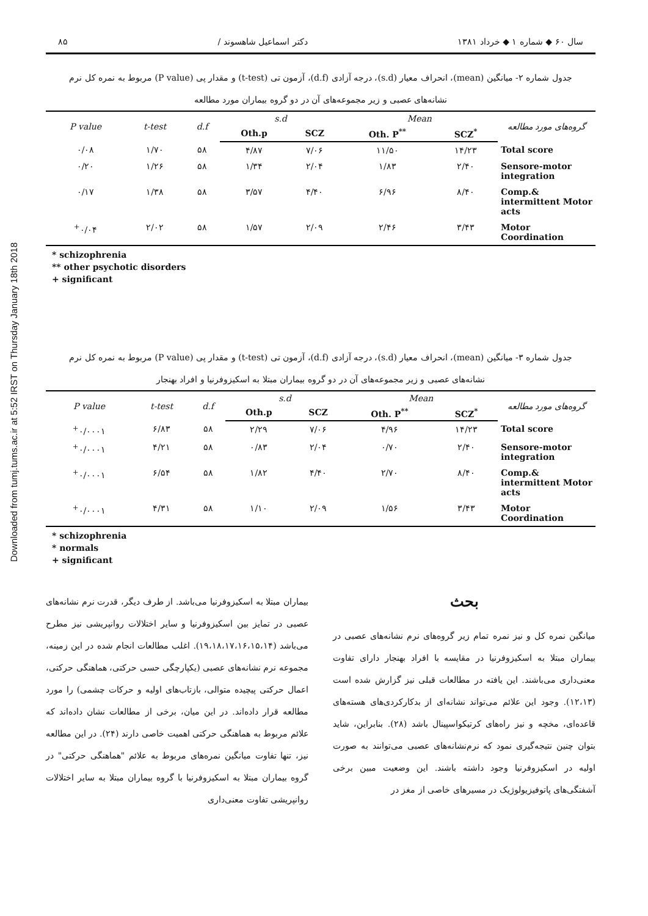Downloaded from tumj.tums.ac.ir at 5:52 IRST on Thursday January 18th 2018
سال ۶۰ ◆ شماره ۱ ◆ خرداد ۱۳۸۱ دکتر اسماعیل شاهسوند / ۸۵
جدول شماره ۲- میانگین (mean)، انحراف معیار (s.d)، درجه آزادی (d.f)، آزمون تی (t-test) و مقدار پی (P value) مربوط به نمره کل نرم
نشانه‌های عصبی و زیر مجموعه‌های آن در دو گروه بیماران مورد مطالعه
| P value | t-test | d.f | s.d | | Mean | | گروه‌های مورد مطالعه |
| --- | --- | --- | --- | --- | --- | --- | --- |
| | | | Oth.p | SCZ | Oth. P<sup>**</sup> | SCZ<sup>*</sup> | |
| ۰/۰۸ | ۱/۷۰ | ۵۸ | ۴/۸۷ | ۷/۰۶ | ۱۱/۵۰ | ۱۴/۲۳ | Total score |
| ۰/۲۰ | ۱/۲۶ | ۵۸ | ۱/۳۴ | ۲/۰۴ | ۱/۸۳ | ۲/۴۰ | Sensore-motor integration |
| ۰/۱۷ | ۱/۳۸ | ۵۸ | ۳/۵۷ | ۴/۴۰ | ۶/۹۶ | ۸/۴۰ | Comp.& intermittent Motor acts |
| <sup>+</sup>۰/۰۴ | ۲/۰۲ | ۵۸ | ۱/۵۷ | ۲/۰۹ | ۲/۴۶ | ۳/۴۳ | Motor Coordination |
* schizophrenia
** other psychotic disorders
+ significant
جدول شماره ۳- میانگین (mean)، انحراف معیار (s.d)، درجه آزادی (d.f)، آزمون تی (t-test) و مقدار پی (P value) مربوط به نمره کل نرم
نشانه‌های عصبی و زیر مجموعه‌های آن در دو گروه بیماران مبتلا به اسکیزوفرنیا و افراد بهنجار
| P value | t-test | d.f | s.d | | Mean | | گروه‌های مورد مطالعه |
| --- | --- | --- | --- | --- | --- | --- | --- |
| | | | Oth.p | SCZ | Oth. P<sup>**</sup> | SCZ<sup>*</sup> | |
| <sup>+</sup>۰/۰۰۰۱ | ۶/۸۳ | ۵۸ | ۲/۲۹ | ۷/۰۶ | ۴/۹۶ | ۱۴/۲۳ | Total score |
| <sup>+</sup>۰/۰۰۰۱ | ۴/۲۱ | ۵۸ | ۰/۸۳ | ۲/۰۴ | ۰/۷۰ | ۲/۴۰ | Sensore-motor integration |
| <sup>+</sup>۰/۰۰۰۱ | ۶/۵۴ | ۵۸ | ۱/۸۲ | ۴/۴۰ | ۲/۷۰ | ۸/۴۰ | Comp.& intermittent Motor acts |
| <sup>+</sup>۰/۰۰۰۱ | ۴/۳۱ | ۵۸ | ۱/۱۰ | ۲/۰۹ | ۱/۵۶ | ۳/۴۳ | Motor Coordination |
* schizophrenia
* normals
+ significant
بحث
میانگین نمره کل و نیز نمره تمام زیر گروه‌های نرم نشانه‌های عصبی در بیماران مبتلا به اسکیزوفرنیا در مقایسه با افراد بهنجار دارای تفاوت معنی‌داری می‌باشند. این یافته در مطالعات قبلی نیز گزارش شده است (۱۲،۱۳). وجود این علائم می‌تواند نشانه‌ای از بدکارکردی‌های هسته‌های قاعده‌ای، مخچه و نیز راه‌های کرتیکواسپینال باشد (۲۸). بنابراین، شاید بتوان چنین نتیجه‌گیری نمود که نرم‌نشانه‌های عصبی می‌توانند به صورت اولیه در اسکیزوفرنیا وجود داشته باشند. این وضعیت مبین برخی آشفتگی‌های پاتوفیزیولوژیک در مسیرهای خاصی از مغز در
بیماران مبتلا به اسکیزوفرنیا می‌باشد. از طرف دیگر، قدرت نرم نشانه‌های عصبی در تمایز بین اسکیزوفرنیا و سایر اختلالات روانپریشی نیز مطرح می‌باشد (۱۹،۱۸،۱۷،۱۶،۱۵،۱۴). اغلب مطالعات انجام شده در این زمینه، مجموعه نرم نشانه‌های عصبی (یکپارچگی حسی حرکتی، هماهنگی حرکتی، اعمال حرکتی پیچیده متوالی، بازتاب‌های اولیه و حرکات چشمی) را مورد مطالعه قرار داده‌اند. در این میان، برخی از مطالعات نشان داده‌اند که علائم مربوط به هماهنگی حرکتی اهمیت خاصی دارند (۲۴). در این مطالعه نیز، تنها تفاوت میانگین نمره‌های مربوط به علائم "هماهنگی حرکتی" در گروه بیماران مبتلا به اسکیزوفرنیا با گروه بیماران مبتلا به سایر اختلالات روانپریشی تفاوت معنی‌داری